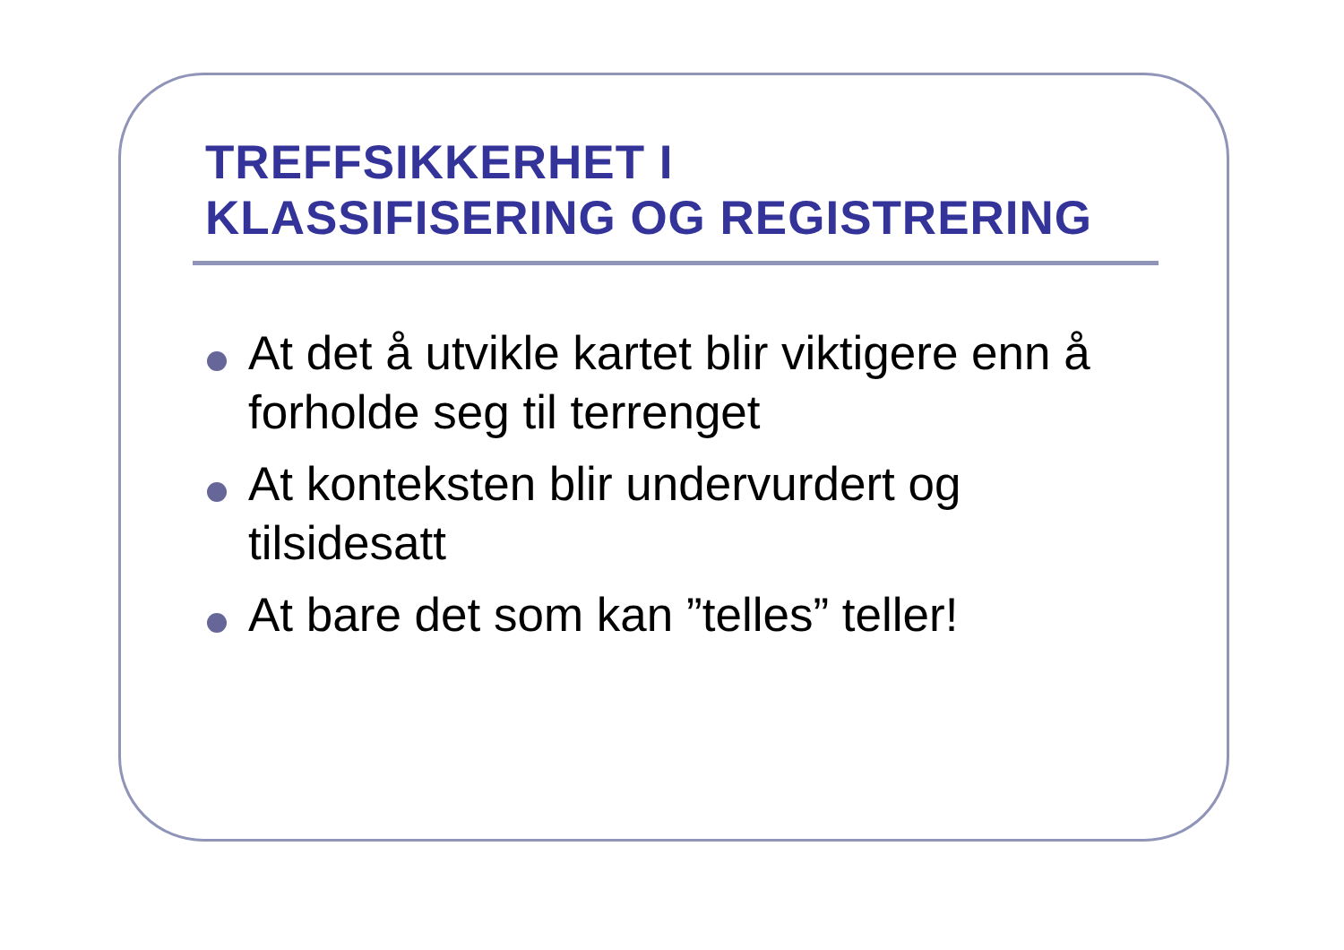TREFFSIKKERHET I
KLASSIFISERING OG REGISTRERING
At det å utvikle kartet blir viktigere enn å forholde seg til terrenget
At konteksten blir undervurdert og tilsidesatt
At bare det som kan ”telles” teller!